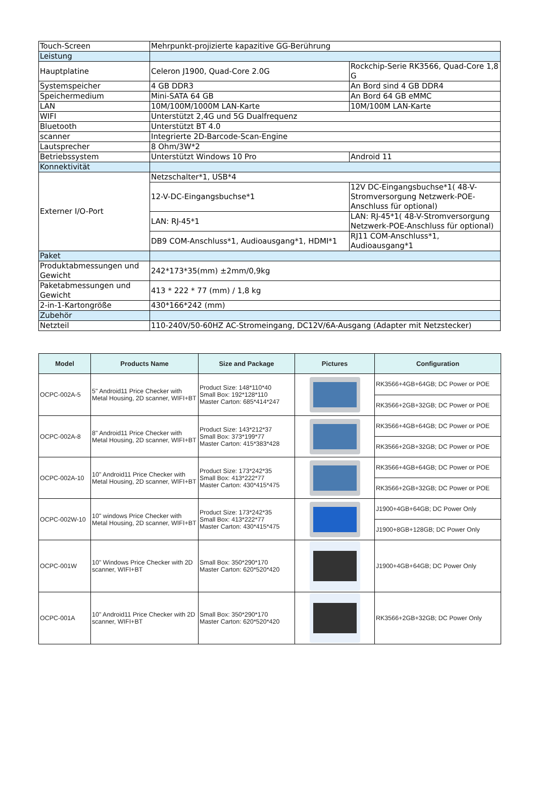| Touch-Screen | Mehrpunkt-projizierte kapazitive GG-Berührung | |
| Leistung | | |
| Hauptplatine | Celeron J1900, Quad-Core 2.0G | Rockchip-Serie RK3566, Quad-Core 1,8 G |
| Systemspeicher | 4 GB DDR3 | An Bord sind 4 GB DDR4 |
| Speichermedium | Mini-SATA 64 GB | An Bord 64 GB eMMC |
| LAN | 10M/100M/1000M LAN-Karte | 10M/100M LAN-Karte |
| WIFI | Unterstützt 2,4G und 5G Dualfrequenz | |
| Bluetooth | Unterstützt BT 4.0 | |
| scanner | Integrierte 2D-Barcode-Scan-Engine | |
| Lautsprecher | 8 Ohm/3W*2 | |
| Betriebssystem | Unterstützt Windows 10 Pro | Android 11 |
| Konnektivität | | |
| Externer I/O-Port | Netzschalter*1, USB*4 | |
| | 12-V-DC-Eingangsbuchse*1 | 12V DC-Eingangsbuchse*1( 48-V-Stromversorgung Netzwerk-POE-Anschluss für optional) |
| | LAN: RJ-45*1 | LAN: RJ-45*1( 48-V-Stromversorgung Netzwerk-POE-Anschluss für optional) |
| | DB9 COM-Anschluss*1, Audioausgang*1, HDMI*1 | RJ11 COM-Anschluss*1, Audioausgang*1 |
| Paket | | |
| Produktabmessungen und Gewicht | 242*173*35(mm) ±2mm/0,9kg | |
| Paketabmessungen und Gewicht | 413 * 222 * 77 (mm) / 1,8 kg | |
| 2-in-1-Kartongröße | 430*166*242 (mm) | |
| Zubehör | | |
| Netzteil | 110-240V/50-60HZ AC-Stromeingang, DC12V/6A-Ausgang (Adapter mit Netzstecker) | |
| Model | Products Name | Size and Package | Pictures | Configuration |
| --- | --- | --- | --- | --- |
| OCPC-002A-5 | 5" Android11 Price Checker with Metal Housing, 2D scanner, WIFI+BT | Product Size: 148*110*40 Small Box: 192*128*110 Master Carton: 685*414*247 | | RK3566+4GB+64GB; DC Power or POE |
| | | | | RK3566+2GB+32GB; DC Power or POE |
| OCPC-002A-8 | 8" Android11 Price Checker with Metal Housing, 2D scanner, WIFI+BT | Product Size: 143*212*37 Small Box: 373*199*77 Master Carton: 415*383*428 | | RK3566+4GB+64GB; DC Power or POE |
| | | | | RK3566+2GB+32GB; DC Power or POE |
| OCPC-002A-10 | 10" Android11 Price Checker with Metal Housing, 2D scanner, WIFI+BT | Product Size: 173*242*35 Small Box: 413*222*77 Master Carton: 430*415*475 | | RK3566+4GB+64GB; DC Power or POE |
| | | | | RK3566+2GB+32GB; DC Power or POE |
| OCPC-002W-10 | 10" windows Price Checker with Metal Housing, 2D scanner, WIFI+BT | Product Size: 173*242*35 Small Box: 413*222*77 Master Carton: 430*415*475 | | J1900+4GB+64GB; DC Power Only |
| | | | | J1900+8GB+128GB; DC Power Only |
| OCPC-001W | 10" Windows Price Checker with 2D scanner, WIFI+BT | Small Box: 350*290*170 Master Carton: 620*520*420 | | J1900+4GB+64GB; DC Power Only |
| OCPC-001A | 10" Android11 Price Checker with 2D scanner, WIFI+BT | Small Box: 350*290*170 Master Carton: 620*520*420 | | RK3566+2GB+32GB; DC Power Only |